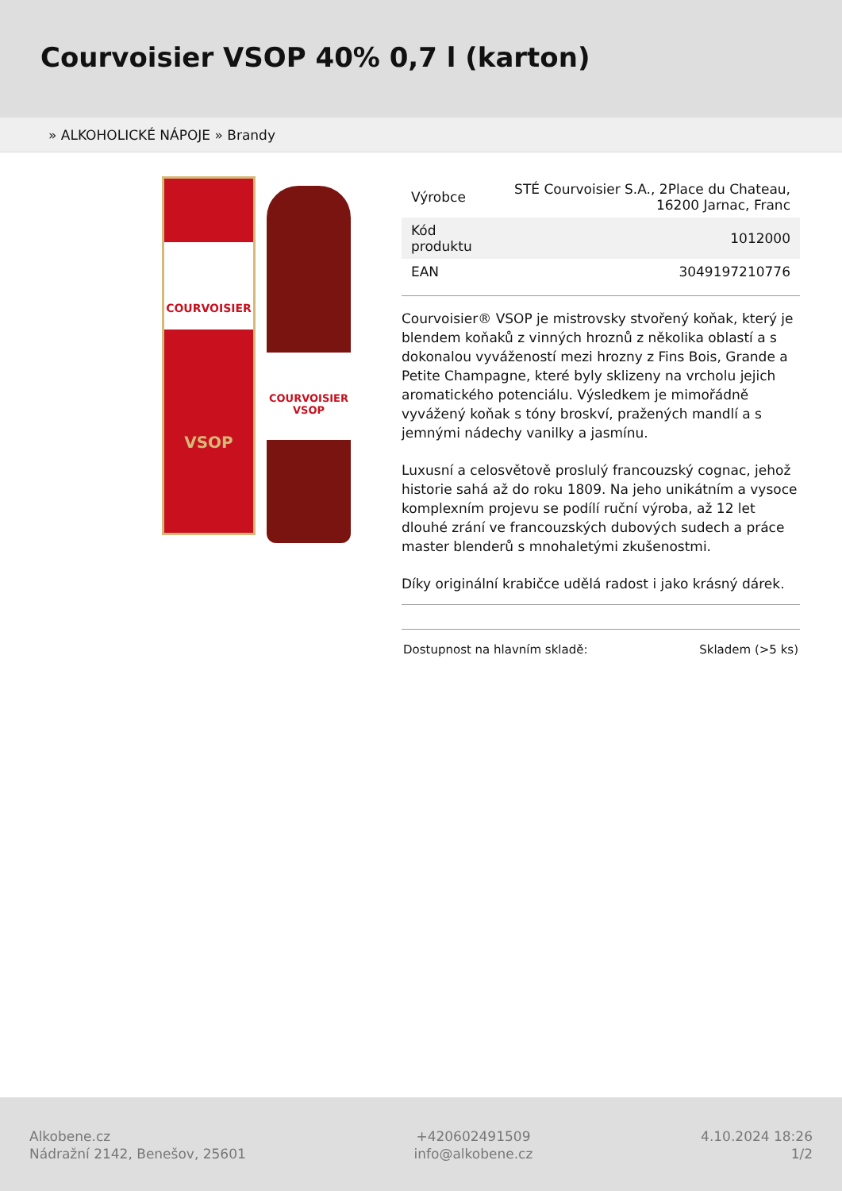Courvoisier VSOP 40% 0,7 l (karton)
» ALKOHOLICKÉ NÁPOJE » Brandy
COURVOISIER
VSOP
COURVOISIER
VSOP
| Výrobce | STÉ Courvoisier S.A., 2Place du Chateau, 16200 Jarnac, Franc |
| Kód produktu | 1012000 |
| EAN | 3049197210776 |
Courvoisier® VSOP je mistrovsky stvořený koňak, který je blendem koňaků z vinných hroznů z několika oblastí a s dokonalou vyvážeností mezi hrozny z Fins Bois, Grande a Petite Champagne, které byly sklizeny na vrcholu jejich aromatického potenciálu. Výsledkem je mimořádně vyvážený koňak s tóny broskví, pražených mandlí a s jemnými nádechy vanilky a jasmínu.
Luxusní a celosvětově proslulý francouzský cognac, jehož historie sahá až do roku 1809. Na jeho unikátním a vysoce komplexním projevu se podílí ruční výroba, až 12 let dlouhé zrání ve francouzských dubových sudech a práce master blenderů s mnohaletými zkušenostmi.
Díky originální krabičce udělá radost i jako krásný dárek.
Dostupnost na hlavním skladě: Skladem (>5 ks)
Alkobene.cz
Nádražní 2142, Benešov, 25601
+420602491509
info@alkobene.cz
4.10.2024 18:26
1/2